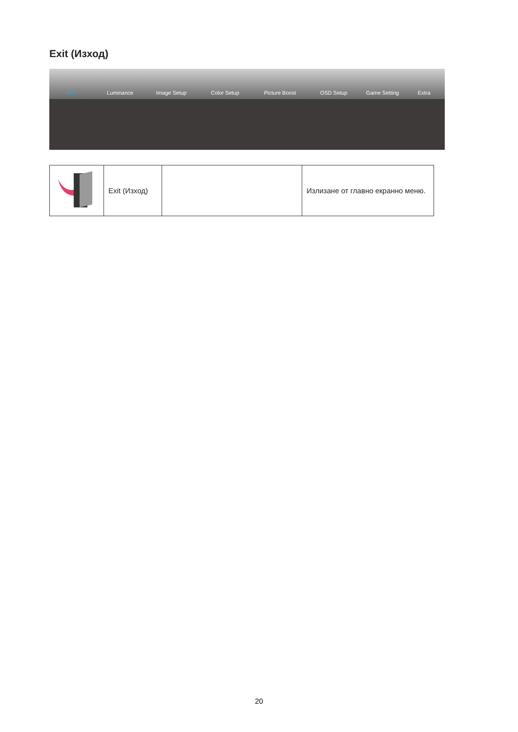Exit (Изход)
Exit Luminance Image Setup Color Setup Picture Boost OSD Setup Game Setting Extra
| | Exit (Изход) | | Излизане от главно екранно меню. |
20